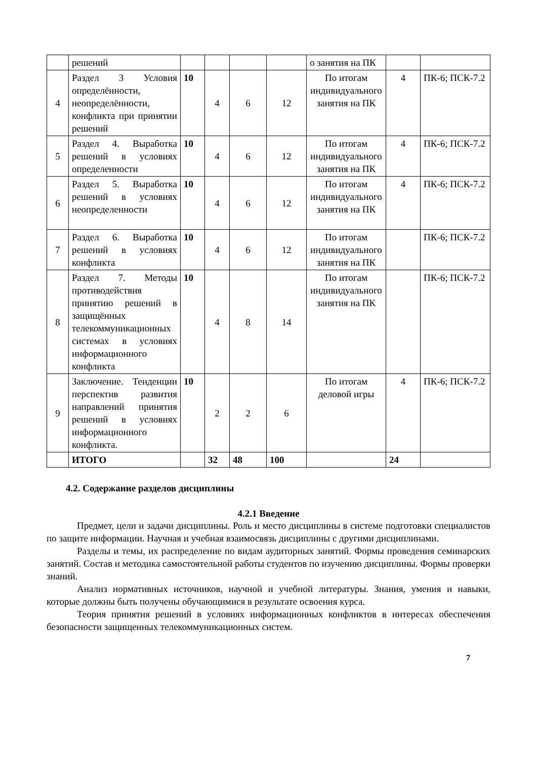| | решений | | | | | о занятия на ПК | | |
| 4 | Раздел 3 Условия определённости, неопределённости, конфликта при принятии решений | 10 | 4 | 6 | 12 | По итогам индивидуального занятия на ПК | 4 | ПК-6; ПСК-7.2 |
| 5 | Раздел 4. Выработка решений в условиях определенности | 10 | 4 | 6 | 12 | По итогам индивидуального занятия на ПК | 4 | ПК-6; ПСК-7.2 |
| 6 | Раздел 5. Выработка решений в условиях неопределенности | 10 | 4 | 6 | 12 | По итогам индивидуального занятия на ПК | 4 | ПК-6; ПСК-7.2 |
| 7 | Раздел 6. Выработка решений в условиях конфликта | 10 | 4 | 6 | 12 | По итогам индивидуального занятия на ПК | | ПК-6; ПСК-7.2 |
| 8 | Раздел 7. Методы противодействия принятию решений в защищённых телекоммуникационных системах в условиях информационного конфликта | 10 | 4 | 8 | 14 | По итогам индивидуального занятия на ПК | | ПК-6; ПСК-7.2 |
| 9 | Заключение. Тенденции перспектив развития направлений принятия решений в условиях информационного конфликта. | 10 | 2 | 2 | 6 | По итогам деловой игры | 4 | ПК-6; ПСК-7.2 |
| | ИТОГО | | 32 | 48 | 100 | | 24 | |
4.2. Содержание разделов дисциплины
4.2.1 Введение
Предмет, цели и задачи дисциплины. Роль и место дисциплины в системе подготовки специалистов по защите информации. Научная и учебная взаимосвязь дисциплины с другими дисциплинами.
Разделы и темы, их распределение по видам аудиторных занятий. Формы проведения семинарских занятий. Состав и методика самостоятельной работы студентов по изучению дисциплины. Формы проверки знаний.
Анализ нормативных источников, научной и учебной литературы. Знания, умения и навыки, которые должны быть получены обучающимися в результате освоения курса.
Теория принятия решений в условиях информационных конфликтов в интересах обеспечения безопасности защищенных телекоммуникационных систем.
7